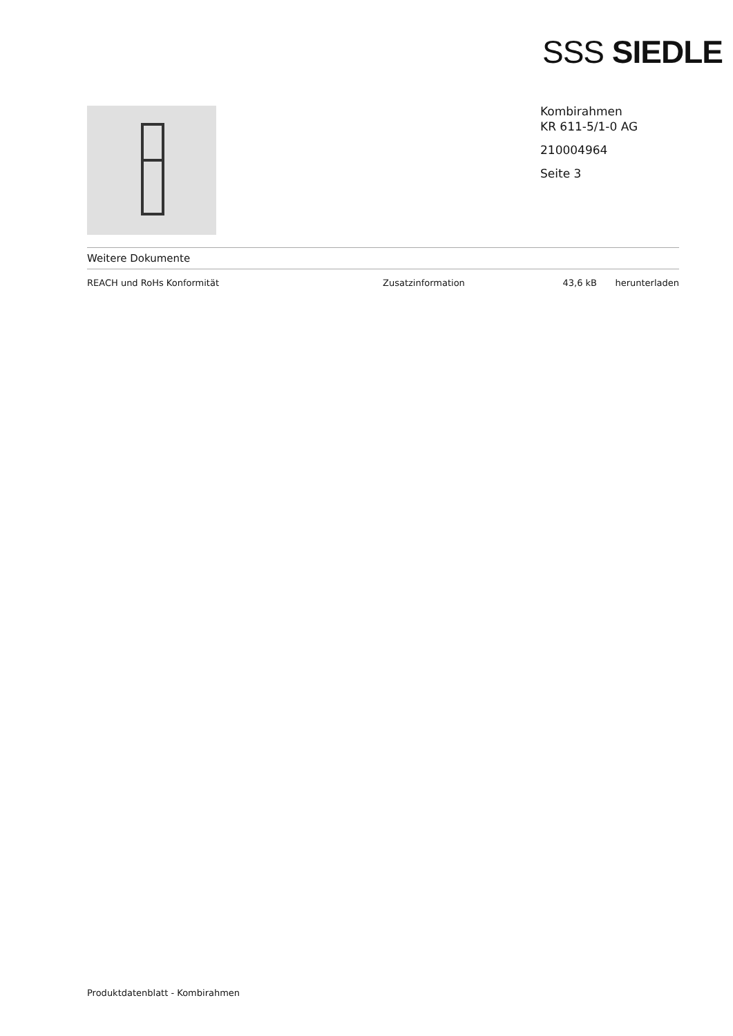SSS SIEDLE
Kombirahmen
KR 611-5/1-0 AG
210004964
Seite 3
Weitere Dokumente
| REACH und RoHs Konformität | Zusatzinformation | 43,6 kB | herunterladen |
Produktdatenblatt - Kombirahmen